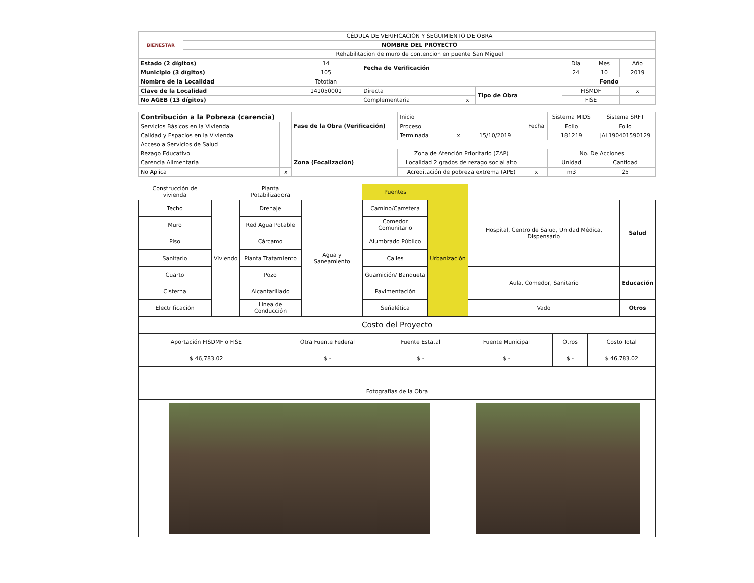| BIENESTAR | CÉDULA DE VERIFICACIÓN Y SEGUIMIENTO DE OBRA |
| | NOMBRE DEL PROYECTO |
| | Rehabilitacion de muro de contencion en puente San Miguel |
| Estado (2 dígitos) | 14 | Fecha de Verificación | | | Día | Mes | Año |
| Municipio (3 dígitos) | 105 | | | | 24 | 10 | 2019 |
| Nombre de la Localidad | Tototlan | | | | Fondo | | |
| Clave de la Localidad | 141050001 | Directa | | Tipo de Obra | FISMDF | | x |
| No AGEB (13 dígitos) | | Complementaria | x | | FISE | | |
| Contribución a la Pobreza (carencia) | | Fase de la Obra (Verificación) | Inicio | | | Fecha | Sistema MIDS | Sistema SRFT |
| Servicios Básicos en la Vivienda | | | Proceso | | | | Folio | Folio |
| Calidad y Espacios en la Vivienda | | | Terminada | x | 15/10/2019 | | 181219 | JAL190401590129 |
| Acceso a Servicios de Salud | | | | | | | | |
| Rezago Educativo | | Zona (Focalización) | Zona de Atención Prioritario (ZAP) | | | | No. De Acciones | |
| Carencia Alimentaria | | | Localidad 2 grados de rezago social alto | | | | Unidad | Cantidad |
| No Aplica | x | | Acreditación de pobreza extrema (APE) | | | x | m3 | 25 |
| Construcción de vivienda | | Planta Potabilizadora | | Puentes | | | |
| Techo | Viviendo | Drenaje | Agua y Saneamiento | Camino/Carretera | Urbanización | Hospital, Centro de Salud, Unidad Médica, Dispensario | Salud |
| Muro | | Red Agua Potable | | Comedor Comunitario | | | |
| Piso | | Cárcamo | | Alumbrado Público | | | |
| Sanitario | | Planta Tratamiento | | Calles | | | |
| Cuarto | | Pozo | | Guarnición/ Banqueta | | Aula, Comedor, Sanitario | Educación |
| Cisterna | | Alcantarillado | | Pavimentación | | | |
| Electrificación | | Línea de Conducción | | Señalética | | Vado | Otros |
| Costo del Proyecto | | | | | |
| Aportación FISDMF o FISE | Otra Fuente Federal | Fuente Estatal | Fuente Municipal | Otros | Costo Total |
| $ 46,783.02 | $ - | $ - | $ - | $ - | $ 46,783.02 |
| Fotografías de la Obra | | | | | |